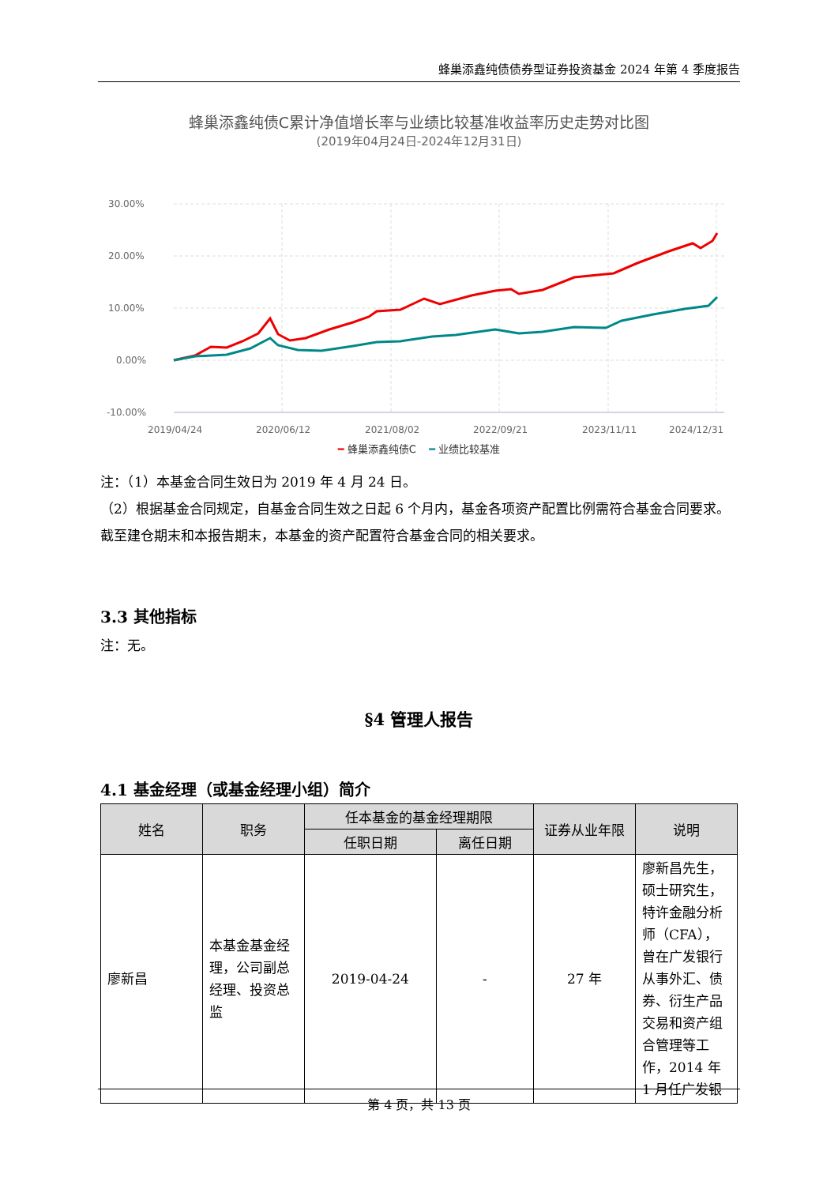蜂巢添鑫纯债债券型证券投资基金 2024 年第 4 季度报告
蜂巢添鑫纯债C累计净值增长率与业绩比较基准收益率历史走势对比图
(2019年04月24日-2024年12月31日)
30.00%
20.00%
10.00%
0.00%
-10.00%
2019/04/24
2020/06/12
2021/08/02
2022/09/21
2023/11/11
2024/12/31
━ 蜂巢添鑫纯债C ━ 业绩比较基准
注：（1）本基金合同生效日为 2019 年 4 月 24 日。
（2）根据基金合同规定，自基金合同生效之日起 6 个月内，基金各项资产配置比例需符合基金合同要求。截至建仓期末和本报告期末，本基金的资产配置符合基金合同的相关要求。
3.3 其他指标
注：无。
§4 管理人报告
4.1 基金经理（或基金经理小组）简介
| 姓名 | 职务 | 任本基金的基金经理期限 | | 证券从业年限 | 说明 |
| --- | --- | --- | --- | --- | --- |
| | | 任职日期 | 离任日期 | | |
| 廖新昌 | 本基金基金经理，公司副总经理、投资总监 | 2019-04-24 | - | 27 年 | 廖新昌先生，硕士研究生，特许金融分析师（CFA），曾在广发银行从事外汇、债券、衍生产品交易和资产组合管理等工作，2014 年 1 月任广发银 |
第 4 页，共 13 页